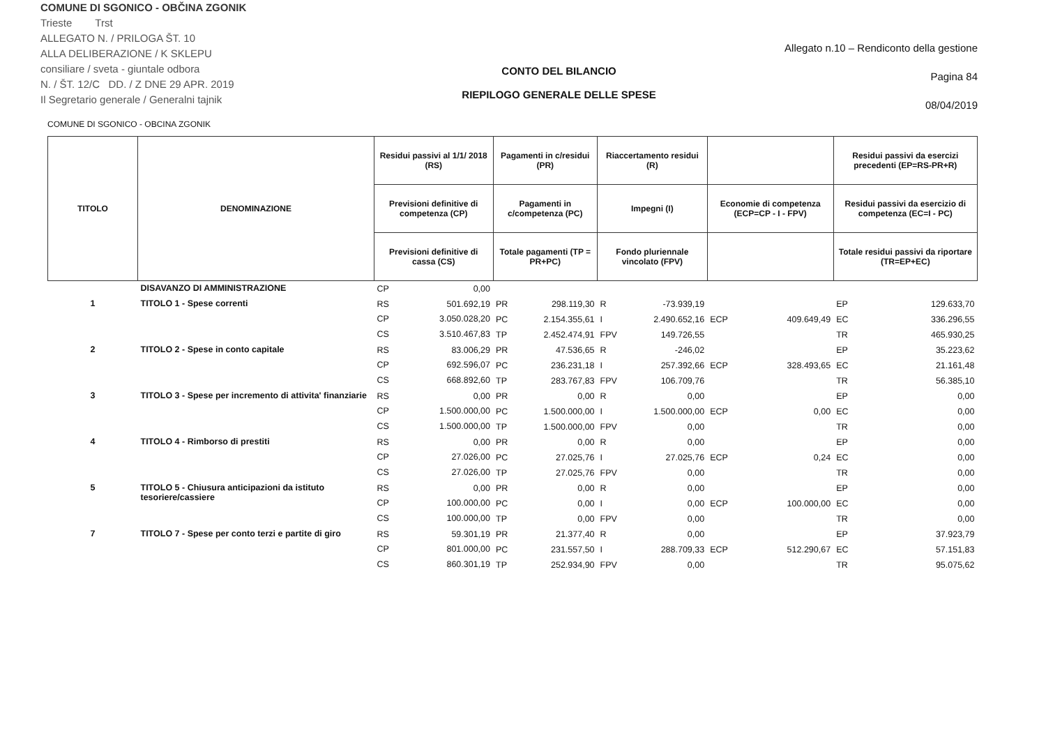COMUNE DI SGONICO - OBČINA ZGONIK
Trieste Trst
ALLEGATO N. / PRILOGA ŠT. 10
ALLA DELIBERAZIONE / K SKLEPU
consiliare / sveta - giuntale odbora
N. / ŠT. 12/C DD. / Z DNE 29 APR. 2019
Il Segretario generale / Generalni tajnik
CONTO DEL BILANCIO
RIEPILOGO GENERALE DELLE SPESE
Allegato n.10 – Rendiconto della gestione
Pagina 84
08/04/2019
COMUNE DI SGONICO - OBCINA ZGONIK
| TITOLO | DENOMINAZIONE | Residui passivi al 1/1/ 2018 (RS) | | Pagamenti in c/residui (PR) | | Riaccertamento residui (R) | | | | Residui passivi da esercizi precedenti (EP=RS-PR+R) | |
| --- | --- | --- | --- | --- | --- | --- | --- | --- | --- | --- | --- |
| | | Previsioni definitive di competenza (CP) | | Pagamenti in c/competenza (PC) | | Impegni (I) | | Economie di competenza (ECP=CP - I - FPV) | | Residui passivi da esercizio di competenza (EC=I - PC) | |
| | | Previsioni definitive di cassa (CS) | | Totale pagamenti (TP = PR+PC) | | Fondo pluriennale vincolato (FPV) | | | | Totale residui passivi da riportare (TR=EP+EC) | |
| | DISAVANZO DI AMMINISTRAZIONE | CP | 0,00 | | | | | | | | |
| 1 | TITOLO 1 - Spese correnti | RS | 501.692,19 | PR | 298.119,30 | R | -73.939,19 | | | EP | 129.633,70 |
| | | CP | 3.050.028,20 | PC | 2.154.355,61 | I | 2.490.652,16 | ECP | 409.649,49 | EC | 336.296,55 |
| | | CS | 3.510.467,83 | TP | 2.452.474,91 | FPV | 149.726,55 | | | TR | 465.930,25 |
| 2 | TITOLO 2 - Spese in conto capitale | RS | 83.006,29 | PR | 47.536,65 | R | -246,02 | | | EP | 35.223,62 |
| | | CP | 692.596,07 | PC | 236.231,18 | I | 257.392,66 | ECP | 328.493,65 | EC | 21.161,48 |
| | | CS | 668.892,60 | TP | 283.767,83 | FPV | 106.709,76 | | | TR | 56.385,10 |
| 3 | TITOLO 3 - Spese per incremento di attivita' finanziarie | RS | 0,00 | PR | 0,00 | R | 0,00 | | | EP | 0,00 |
| | | CP | 1.500.000,00 | PC | 1.500.000,00 | I | 1.500.000,00 | ECP | 0,00 | EC | 0,00 |
| | | CS | 1.500.000,00 | TP | 1.500.000,00 | FPV | 0,00 | | | TR | 0,00 |
| 4 | TITOLO 4 - Rimborso di prestiti | RS | 0,00 | PR | 0,00 | R | 0,00 | | | EP | 0,00 |
| | | CP | 27.026,00 | PC | 27.025,76 | I | 27.025,76 | ECP | 0,24 | EC | 0,00 |
| | | CS | 27.026,00 | TP | 27.025,76 | FPV | 0,00 | | | TR | 0,00 |
| 5 | TITOLO 5 - Chiusura anticipazioni da istituto tesoriere/cassiere | RS | 0,00 | PR | 0,00 | R | 0,00 | | | EP | 0,00 |
| | | CP | 100.000,00 | PC | 0,00 | I | 0,00 | ECP | 100.000,00 | EC | 0,00 |
| | | CS | 100.000,00 | TP | 0,00 | FPV | 0,00 | | | TR | 0,00 |
| 7 | TITOLO 7 - Spese per conto terzi e partite di giro | RS | 59.301,19 | PR | 21.377,40 | R | 0,00 | | | EP | 37.923,79 |
| | | CP | 801.000,00 | PC | 231.557,50 | I | 288.709,33 | ECP | 512.290,67 | EC | 57.151,83 |
| | | CS | 860.301,19 | TP | 252.934,90 | FPV | 0,00 | | | TR | 95.075,62 |